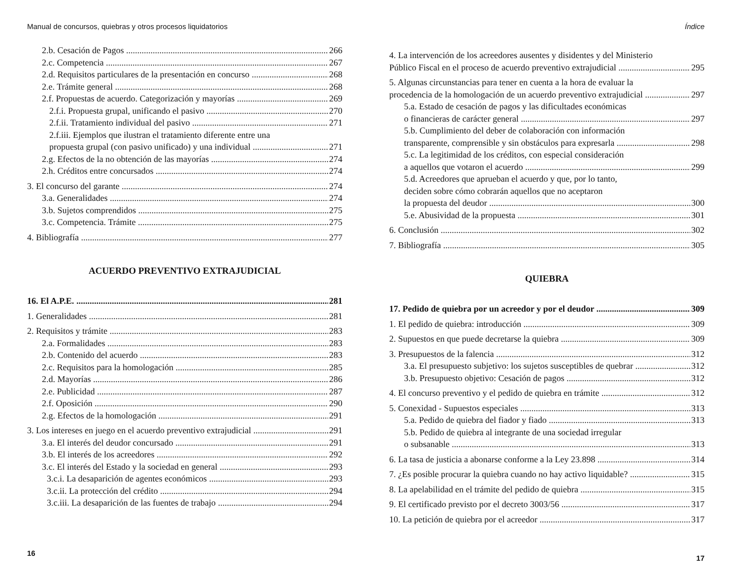Manual de concursos, quiebras y otros procesos liquidatorios
2.b. Cesación de Pagos 266
2.c. Competencia 267
2.d. Requisitos particulares de la presentación en concurso 268
2.e. Trámite general 268
2.f. Propuestas de acuerdo. Categorización y mayorías 269
2.f.i. Propuesta grupal, unificando el pasivo 270
2.f.ii. Tratamiento individual del pasivo 271
2.f.iii. Ejemplos que ilustran el tratamiento diferente entre una
propuesta grupal (con pasivo unificado) y una individual 271
2.g. Efectos de la no obtención de las mayorías 274
2.h. Créditos entre concursados 274
3. El concurso del garante 274
3.a. Generalidades 274
3.b. Sujetos comprendidos 275
3.c. Competencia. Trámite 275
4. Bibliografía 277
ACUERDO PREVENTIVO EXTRAJUDICIAL
16. El A.P.E. 281
1. Generalidades 281
2. Requisitos y trámite 283
2.a. Formalidades 283
2.b. Contenido del acuerdo 283
2.c. Requisitos para la homologación 285
2.d. Mayorías 286
2.e. Publicidad 287
2.f. Oposición 290
2.g. Efectos de la homologación 291
3. Los intereses en juego en el acuerdo preventivo extrajudicial 291
3.a. El interés del deudor concursado 291
3.b. El interés de los acreedores 292
3.c. El interés del Estado y la sociedad en general 293
3.c.i. La desaparición de agentes económicos 293
3.c.ii. La protección del crédito 294
3.c.iii. La desaparición de las fuentes de trabajo 294
16
Índice
4. La intervención de los acreedores ausentes y disidentes y del Ministerio
Público Fiscal en el proceso de acuerdo preventivo extrajudicial 295
5. Algunas circunstancias para tener en cuenta a la hora de evaluar la
procedencia de la homologación de un acuerdo preventivo extrajudicial 297
5.a. Estado de cesación de pagos y las dificultades económicas
o financieras de carácter general 297
5.b. Cumplimiento del deber de colaboración con información
transparente, comprensible y sin obstáculos para expresarla 298
5.c. La legitimidad de los créditos, con especial consideración
a aquellos que votaron el acuerdo 299
5.d. Acreedores que aprueban el acuerdo y que, por lo tanto,
deciden sobre cómo cobrarán aquellos que no aceptaron
la propuesta del deudor 300
5.e. Abusividad de la propuesta 301
6. Conclusión 302
7. Bibliografía 305
QUIEBRA
17. Pedido de quiebra por un acreedor y por el deudor 309
1. El pedido de quiebra: introducción 309
2. Supuestos en que puede decretarse la quiebra 309
3. Presupuestos de la falencia 312
3.a. El presupuesto subjetivo: los sujetos susceptibles de quebrar 312
3.b. Presupuesto objetivo: Cesación de pagos 312
4. El concurso preventivo y el pedido de quiebra en trámite 312
5. Conexidad - Supuestos especiales 313
5.a. Pedido de quiebra del fiador y fiado 313
5.b. Pedido de quiebra al integrante de una sociedad irregular
o subsanable 313
6. La tasa de justicia a abonarse conforme a la Ley 23.898 314
7. ¿Es posible procurar la quiebra cuando no hay activo liquidable? 315
8. La apelabilidad en el trámite del pedido de quiebra 315
9. El certificado previsto por el decreto 3003/56 317
10. La petición de quiebra por el acreedor 317
17